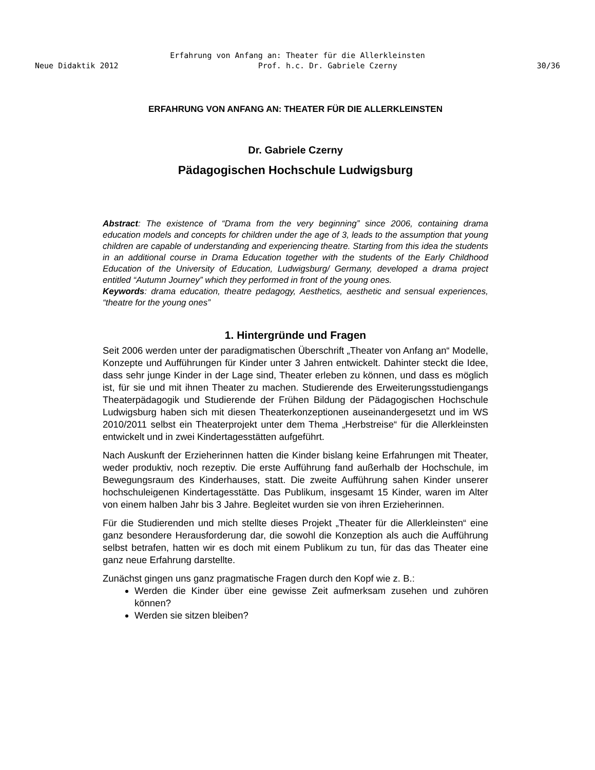Erfahrung von Anfang an: Theater für die Allerkleinsten
Neue Didaktik 2012 Prof. h.c. Dr. Gabriele Czerny 30/36
ERFAHRUNG VON ANFANG AN: THEATER FÜR DIE ALLERKLEINSTEN
Dr. Gabriele Czerny
Pädagogischen Hochschule Ludwigsburg
Abstract: The existence of “Drama from the very beginning” since 2006, containing drama education models and concepts for children under the age of 3, leads to the assumption that young children are capable of understanding and experiencing theatre. Starting from this idea the students in an additional course in Drama Education together with the students of the Early Childhood Education of the University of Education, Ludwigsburg/ Germany, developed a drama project entitled “Autumn Journey” which they performed in front of the young ones.
Keywords: drama education, theatre pedagogy, Aesthetics, aesthetic and sensual experiences, “theatre for the young ones”
1. Hintergründe und Fragen
Seit 2006 werden unter der paradigmatischen Überschrift „Theater von Anfang an“ Modelle, Konzepte und Aufführungen für Kinder unter 3 Jahren entwickelt. Dahinter steckt die Idee, dass sehr junge Kinder in der Lage sind, Theater erleben zu können, und dass es möglich ist, für sie und mit ihnen Theater zu machen. Studierende des Erweiterungsstudiengangs Theaterpädagogik und Studierende der Frühen Bildung der Pädagogischen Hochschule Ludwigsburg haben sich mit diesen Theaterkonzeptionen auseinandergesetzt und im WS 2010/2011 selbst ein Theaterprojekt unter dem Thema „Herbstreise“ für die Allerkleinsten entwickelt und in zwei Kindertagesstätten aufgeführt.
Nach Auskunft der Erzieherinnen hatten die Kinder bislang keine Erfahrungen mit Theater, weder produktiv, noch rezeptiv. Die erste Aufführung fand außerhalb der Hochschule, im Bewegungsraum des Kinderhauses, statt. Die zweite Aufführung sahen Kinder unserer hochschuleigenen Kindertagesstätte. Das Publikum, insgesamt 15 Kinder, waren im Alter von einem halben Jahr bis 3 Jahre. Begleitet wurden sie von ihren Erzieherinnen.
Für die Studierenden und mich stellte dieses Projekt „Theater für die Allerkleinsten“ eine ganz besondere Herausforderung dar, die sowohl die Konzeption als auch die Aufführung selbst betrafen, hatten wir es doch mit einem Publikum zu tun, für das das Theater eine ganz neue Erfahrung darstellte.
Zunächst gingen uns ganz pragmatische Fragen durch den Kopf wie z. B.:
Werden die Kinder über eine gewisse Zeit aufmerksam zusehen und zuhören können?
Werden sie sitzen bleiben?